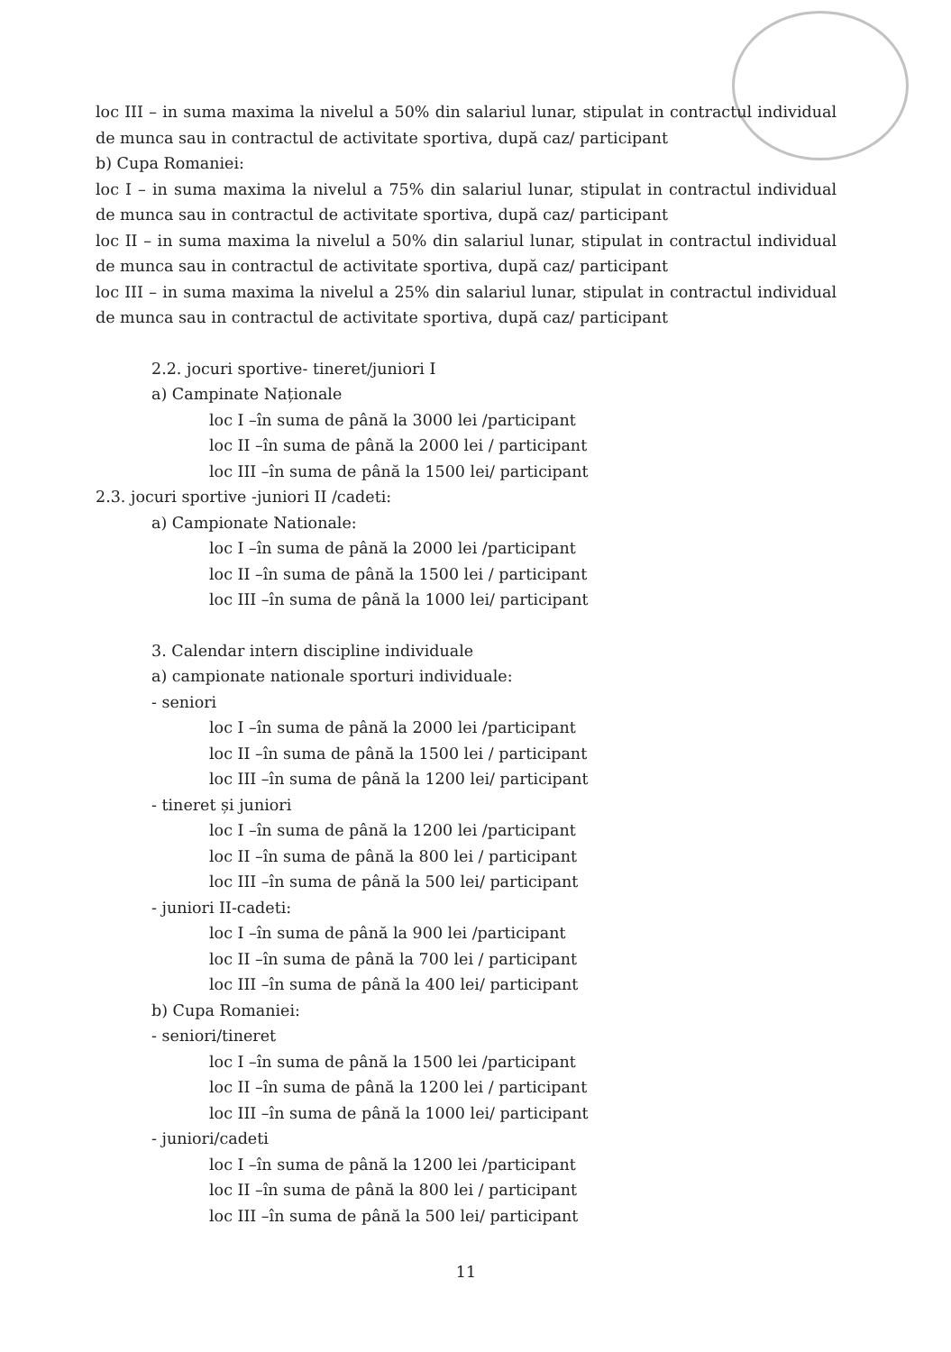loc III – in suma maxima la nivelul a 50% din salariul lunar, stipulat in contractul individual de munca sau in contractul de activitate sportiva, după caz/ participant
b) Cupa Romaniei:
loc I – in suma maxima la nivelul a 75% din salariul lunar, stipulat in contractul individual de munca sau in contractul de activitate sportiva, după caz/ participant
loc II – in suma maxima la nivelul a 50% din salariul lunar, stipulat in contractul individual de munca sau in contractul de activitate sportiva, după caz/ participant
loc III – in suma maxima la nivelul a 25% din salariul lunar, stipulat in contractul individual de munca sau in contractul de activitate sportiva, după caz/ participant
2.2. jocuri sportive- tineret/juniori I
a) Campinate Naționale
loc I –în suma de până la 3000 lei /participant
loc II –în suma de până la 2000 lei / participant
loc III –în suma de până la 1500 lei/ participant
2.3. jocuri sportive -juniori II /cadeti:
a) Campionate Nationale:
loc I –în suma de până la 2000 lei /participant
loc II –în suma de până la 1500 lei / participant
loc III –în suma de până la 1000 lei/ participant
3. Calendar intern discipline individuale
a) campionate nationale sporturi individuale:
- seniori
loc I –în suma de până la 2000 lei /participant
loc II –în suma de până la 1500 lei / participant
loc III –în suma de până la 1200 lei/ participant
- tineret și juniori
loc I –în suma de până la 1200 lei /participant
loc II –în suma de până la 800 lei / participant
loc III –în suma de până la 500 lei/ participant
- juniori II-cadeti:
loc I –în suma de până la 900 lei /participant
loc II –în suma de până la 700 lei / participant
loc III –în suma de până la 400 lei/ participant
b) Cupa Romaniei:
- seniori/tineret
loc I –în suma de până la 1500 lei /participant
loc II –în suma de până la 1200 lei / participant
loc III –în suma de până la 1000 lei/ participant
- juniori/cadeti
loc I –în suma de până la 1200 lei /participant
loc II –în suma de până la 800 lei / participant
loc III –în suma de până la 500 lei/ participant
11